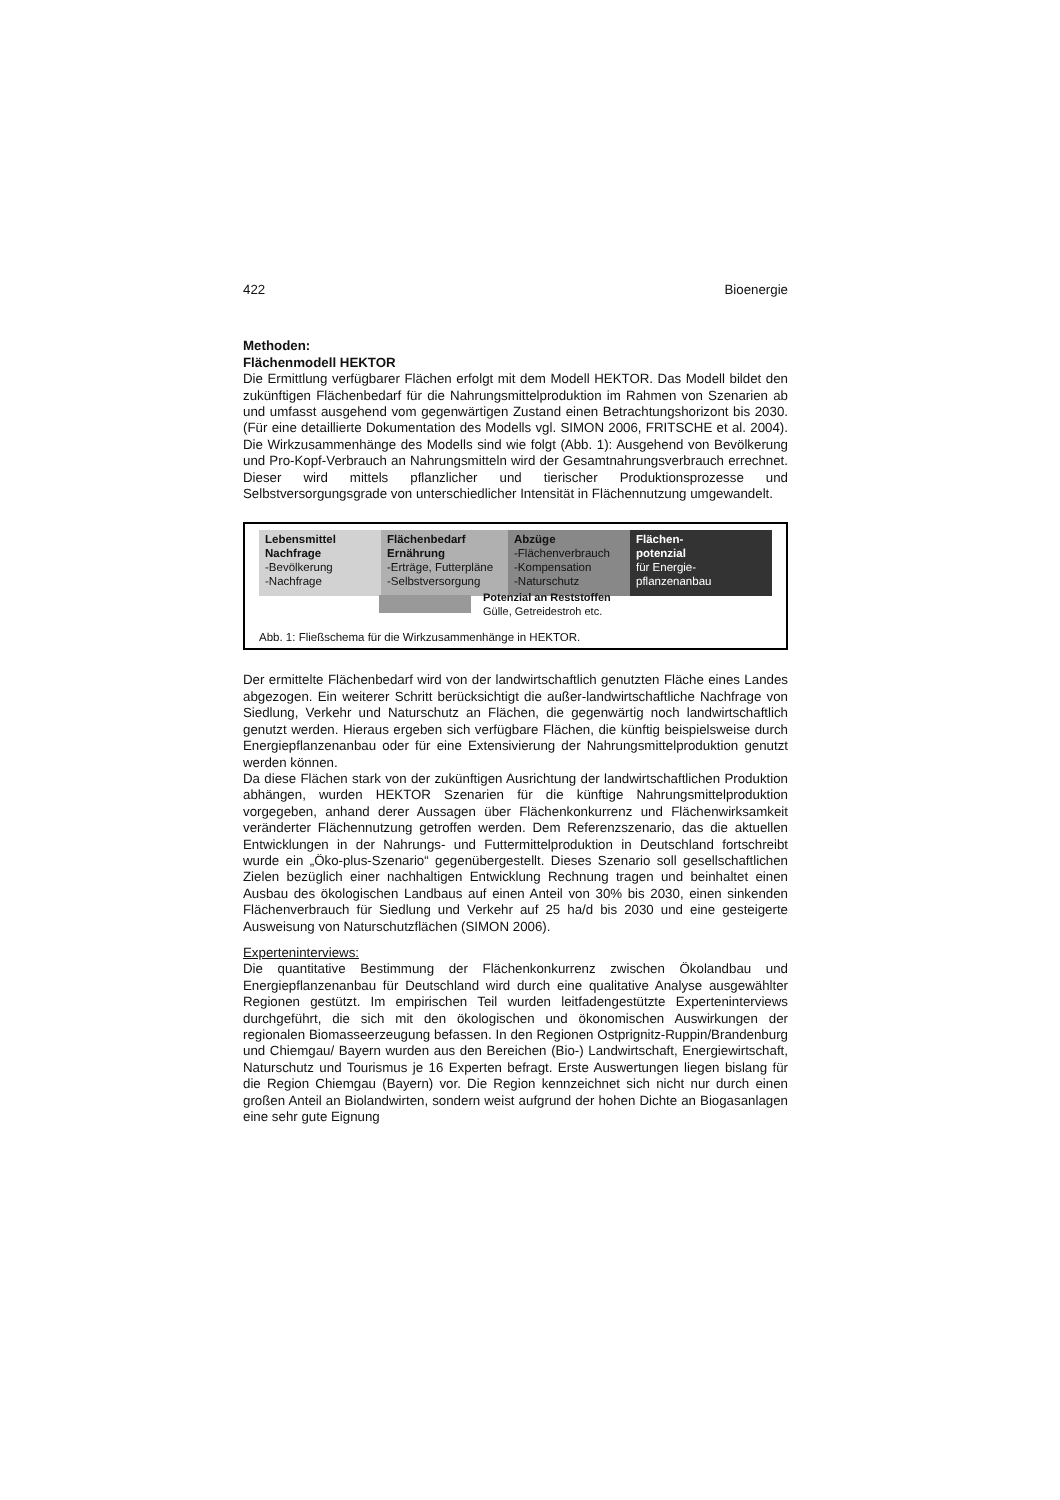422 Bioenergie
Methoden:
Flächenmodell HEKTOR
Die Ermittlung verfügbarer Flächen erfolgt mit dem Modell HEKTOR. Das Modell bildet den zukünftigen Flächenbedarf für die Nahrungsmittelproduktion im Rahmen von Szenarien ab und umfasst ausgehend vom gegenwärtigen Zustand einen Betrachtungshorizont bis 2030. (Für eine detaillierte Dokumentation des Modells vgl. SIMON 2006, FRITSCHE et al. 2004). Die Wirkzusammenhänge des Modells sind wie folgt (Abb. 1): Ausgehend von Bevölkerung und Pro-Kopf-Verbrauch an Nahrungsmitteln wird der Gesamtnahrungsverbrauch errechnet. Dieser wird mittels pflanzlicher und tierischer Produktionsprozesse und Selbstversorgungsgrade von unterschiedlicher Intensität in Flächennutzung umgewandelt.
Lebensmittel
Nachfrage
-Bevölkerung
-Nachfrage
Flächenbedarf
Ernährung
-Erträge, Futterpläne
-Selbstversorgung
Abzüge
-Flächenverbrauch
-Kompensation
-Naturschutz
Flächen-
potenzial
für Energie-
pflanzenanbau
Potenzial an Reststoffen
Gülle, Getreidestroh etc.
Abb. 1: Fließschema für die Wirkzusammenhänge in HEKTOR.
Der ermittelte Flächenbedarf wird von der landwirtschaftlich genutzten Fläche eines Landes abgezogen. Ein weiterer Schritt berücksichtigt die außer-landwirtschaftliche Nachfrage von Siedlung, Verkehr und Naturschutz an Flächen, die gegenwärtig noch landwirtschaftlich genutzt werden. Hieraus ergeben sich verfügbare Flächen, die künftig beispielsweise durch Energiepflanzenanbau oder für eine Extensivierung der Nahrungsmittelproduktion genutzt werden können.
Da diese Flächen stark von der zukünftigen Ausrichtung der landwirtschaftlichen Produktion abhängen, wurden HEKTOR Szenarien für die künftige Nahrungsmittelproduktion vorgegeben, anhand derer Aussagen über Flächenkonkurrenz und Flächenwirksamkeit veränderter Flächennutzung getroffen werden. Dem Referenzszenario, das die aktuellen Entwicklungen in der Nahrungs- und Futtermittelproduktion in Deutschland fortschreibt wurde ein „Öko-plus-Szenario“ gegenübergestellt. Dieses Szenario soll gesellschaftlichen Zielen bezüglich einer nachhaltigen Entwicklung Rechnung tragen und beinhaltet einen Ausbau des ökologischen Landbaus auf einen Anteil von 30% bis 2030, einen sinkenden Flächenverbrauch für Siedlung und Verkehr auf 25 ha/d bis 2030 und eine gesteigerte Ausweisung von Naturschutzflächen (SIMON 2006).
Experteninterviews:
Die quantitative Bestimmung der Flächenkonkurrenz zwischen Ökolandbau und Energiepflanzenanbau für Deutschland wird durch eine qualitative Analyse ausgewählter Regionen gestützt. Im empirischen Teil wurden leitfadengestützte Experteninterviews durchgeführt, die sich mit den ökologischen und ökonomischen Auswirkungen der regionalen Biomasseerzeugung befassen. In den Regionen Ostprignitz-Ruppin/Brandenburg und Chiemgau/ Bayern wurden aus den Bereichen (Bio-) Landwirtschaft, Energiewirtschaft, Naturschutz und Tourismus je 16 Experten befragt. Erste Auswertungen liegen bislang für die Region Chiemgau (Bayern) vor. Die Region kennzeichnet sich nicht nur durch einen großen Anteil an Biolandwirten, sondern weist aufgrund der hohen Dichte an Biogasanlagen eine sehr gute Eignung